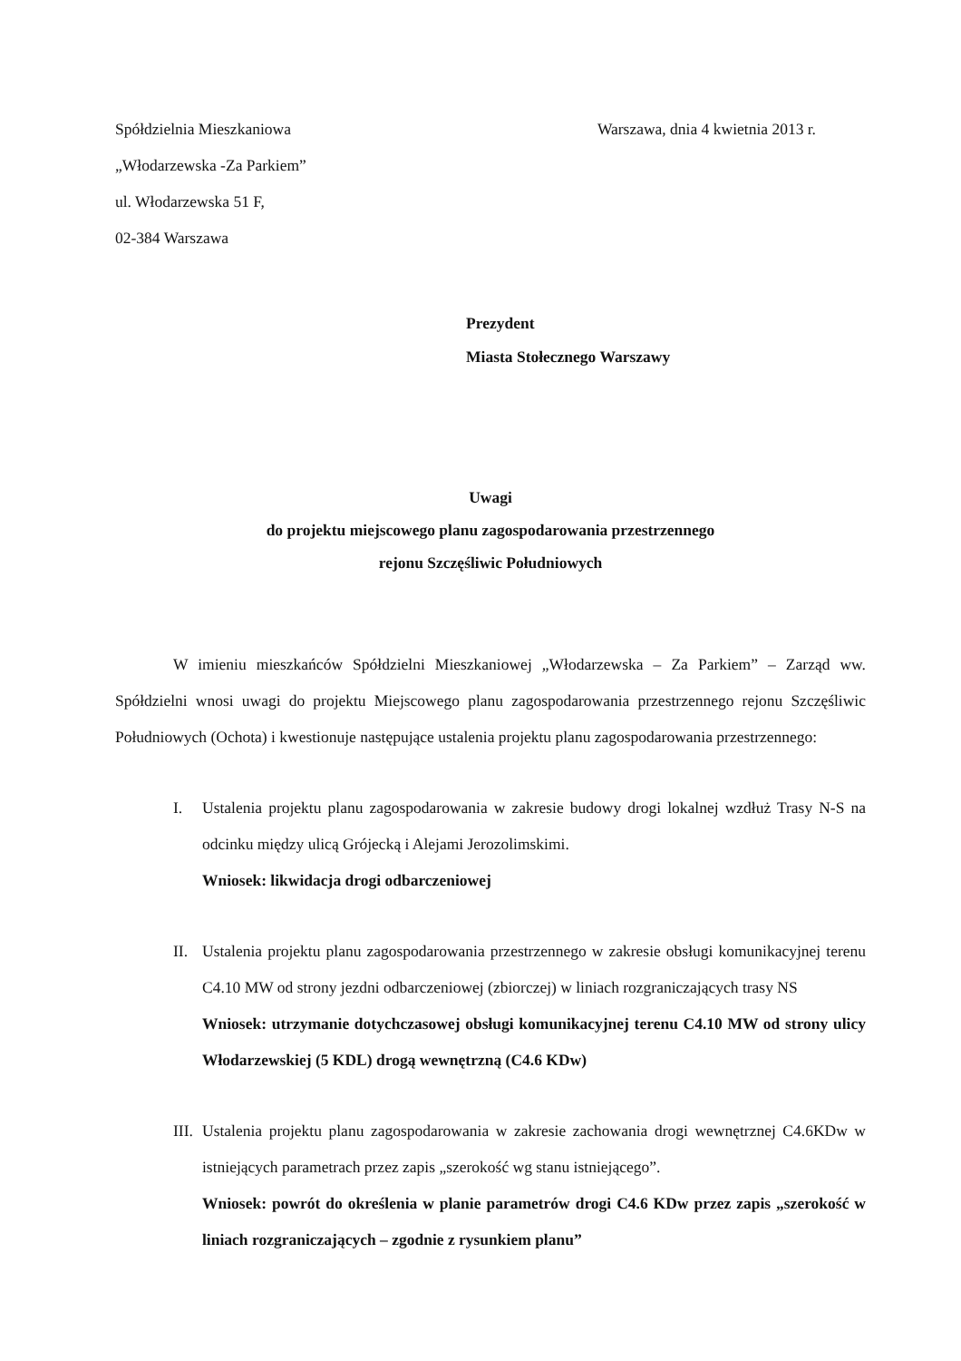Spółdzielnia Mieszkaniowa
„Włodarzewska -Za Parkiem”
ul. Włodarzewska 51 F,
02-384 Warszawa
Warszawa, dnia 4 kwietnia 2013 r.
Prezydent
Miasta Stołecznego Warszawy
Uwagi
do projektu miejscowego planu zagospodarowania przestrzennego
rejonu Szczęśliwic Południowych
W imieniu mieszkańców Spółdzielni Mieszkaniowej „Włodarzewska – Za Parkiem” – Zarząd ww. Spółdzielni wnosi uwagi do projektu Miejscowego planu zagospodarowania przestrzennego rejonu Szczęśliwic Południowych (Ochota) i kwestionuje następujące ustalenia projektu planu zagospodarowania przestrzennego:
I. Ustalenia projektu planu zagospodarowania w zakresie budowy drogi lokalnej wzdłuż Trasy N-S na odcinku między ulicą Grójecką i Alejami Jerozolimskimi.
Wniosek: likwidacja drogi odbarczeniowej
II. Ustalenia projektu planu zagospodarowania przestrzennego w zakresie obsługi komunikacyjnej terenu C4.10 MW od strony jezdni odbarczeniowej (zbiorczej) w liniach rozgraniczających trasy NS
Wniosek: utrzymanie dotychczasowej obsługi komunikacyjnej terenu C4.10 MW od strony ulicy Włodarzewskiej (5 KDL) drogą wewnętrzną (C4.6 KDw)
III.
Ustalenia projektu planu zagospodarowania w zakresie zachowania drogi wewnętrznej C4.6KDw w istniejących parametrach przez zapis „szerokość wg stanu istniejącego”.
Wniosek: powrót do określenia w planie parametrów drogi C4.6 KDw przez zapis „szerokość w liniach rozgraniczających – zgodnie z rysunkiem planu”